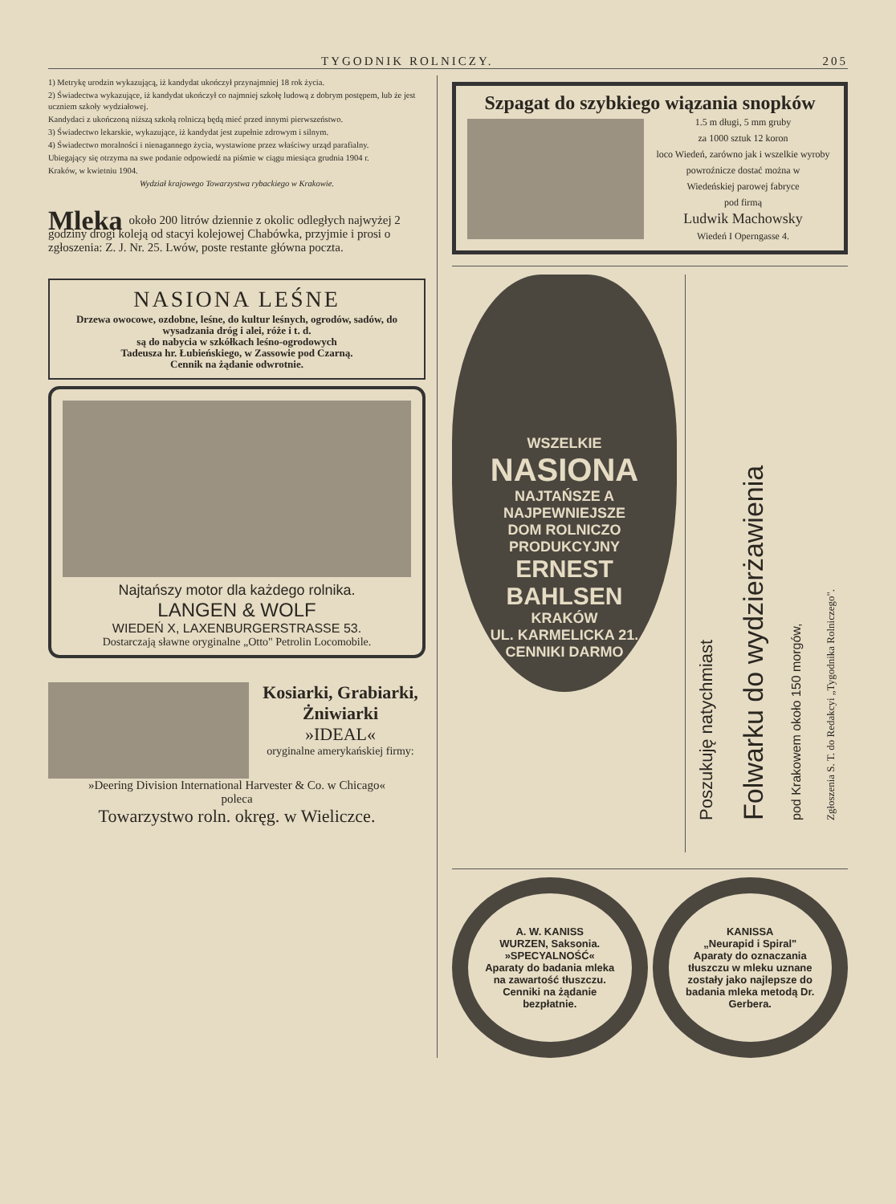TYGODNIK ROLNICZY. 205
1) Metrykę urodzin wykazującą, iż kandydat ukończył przynajmniej 18 rok życia.
2) Świadectwa wykazujące, iż kandydat ukończył co najmniej szkołę ludową z dobrym postępem, lub że jest uczniem szkoły wydziałowej.
Kandydaci z ukończoną niższą szkołą rolniczą będą mieć przed innymi pierwszeństwo.
3) Świadectwo lekarskie, wykazujące, iż kandydat jest zupełnie zdrowym i silnym.
4) Świadectwo moralności i nienagannego życia, wystawione przez właściwy urząd parafialny.
Ubiegający się otrzyma na swe podanie odpowiedź na piśmie w ciągu miesiąca grudnia 1904 r.
Kraków, w kwietniu 1904.
Wydział krajowego Towarzystwa rybackiego w Krakowie.
Mleka około 200 litrów dziennie z okolic odległych najwyżej 2 godziny drogi koleją od stacyi kolejowej Chabówka, przyjmie i prosi o zgłoszenia: Z. J. Nr. 25. Lwów, poste restante główna poczta.
NASIONA LEŚNE
Drzewa owocowe, ozdobne, leśne, do kultur leśnych, ogrodów, sadów, do wysadzania dróg i alei, róże i t. d.
są do nabycia w szkółkach leśno-ogrodowych
Tadeusza hr. Łubieńskiego, w Zassowie pod Czarną.
Cennik na żądanie odwrotnie.
Najtańszy motor dla każdego rolnika.
LANGEN & WOLF
WIEDEŃ X, LAXENBURGERSTRASSE 53.
Dostarczają sławne oryginalne „Otto" Petrolin Locomobile.
Kosiarki, Grabiarki, Żniwiarki
»IDEAL«
oryginalne amerykańskiej firmy:
»Deering Division International Harvester & Co. w Chicago«
poleca
Towarzystwo roln. okręg. w Wieliczce.
Szpagat do szybkiego wiązania snopków
1.5 m długi, 5 mm gruby
za 1000 sztuk 12 koron
loco Wiedeń, zarówno jak i wszelkie wyroby powroźnicze dostać można w
Wiedeńskiej parowej fabryce
pod firmą
Ludwik Machowsky
Wiedeń I Operngasse 4.
WSZELKIE
NASIONA
NAJTAŃSZE A NAJPEWNIEJSZE
DOM ROLNICZO PRODUKCYJNY
ERNEST BAHLSEN
KRAKÓW
UL. KARMELICKA 21.
CENNIKI DARMO
Poszukuję natychmiast
Folwarku do wydzierżawienia
pod Krakowem około 150 morgów,
Zgłoszenia S. T. do Redakcyi „Tygodnika Rolniczego".
A. W. KANISS
WURZEN, Saksonia.
»SPECYALNOŚĆ«
Aparaty do badania mleka na zawartość tłuszczu.
Cenniki na żądanie bezpłatnie.
KANISSA
„Neurapid i Spiral"
Aparaty do oznaczania tłuszczu w mleku uznane zostały jako najlepsze do badania mleka metodą Dr. Gerbera.